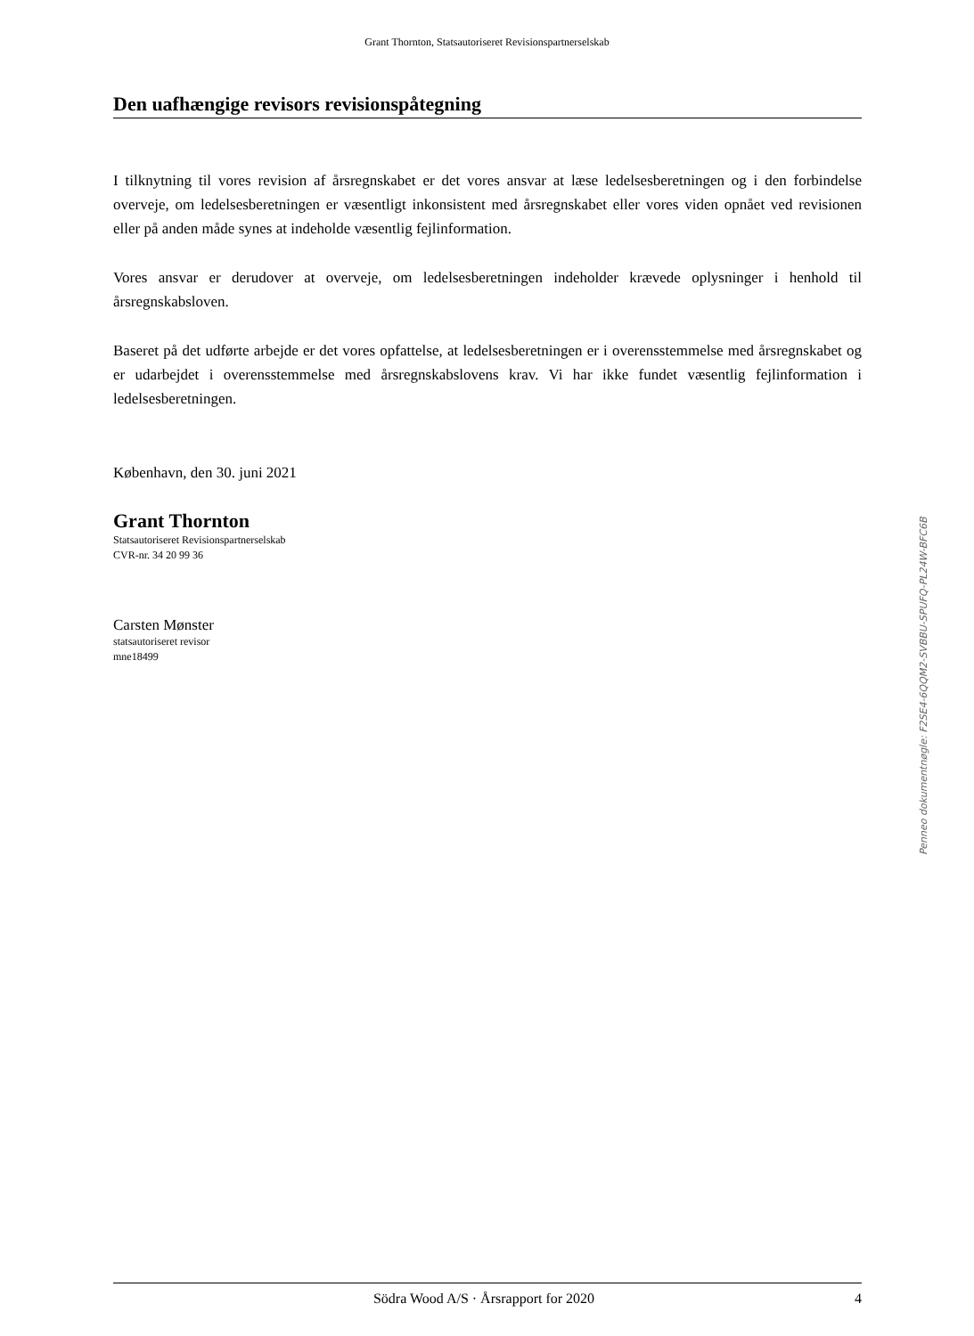Grant Thornton, Statsautoriseret Revisionspartnerselskab
Den uafhængige revisors revisionspåtegning
I tilknytning til vores revision af årsregnskabet er det vores ansvar at læse ledelsesberetningen og i den forbindelse overveje, om ledelsesberetningen er væsentligt inkonsistent med årsregnskabet eller vores viden opnået ved revisionen eller på anden måde synes at indeholde væsentlig fejlinformation.
Vores ansvar er derudover at overveje, om ledelsesberetningen indeholder krævede oplysninger i henhold til årsregnskabsloven.
Baseret på det udførte arbejde er det vores opfattelse, at ledelsesberetningen er i overensstemmelse med årsregnskabet og er udarbejdet i overensstemmelse med årsregnskabslovens krav. Vi har ikke fundet væsentlig fejlinformation i ledelsesberetningen.
København, den 30. juni 2021
Grant Thornton
Statsautoriseret Revisionspartnerselskab
CVR-nr. 34 20 99 36
Carsten Mønster
statsautoriseret revisor
mne18499
Penneo dokumentnøgle: F2SE4-6QQM2-SVBBU-SPUFQ-PL24W-BFC6B
Södra Wood A/S · Årsrapport for 2020 4